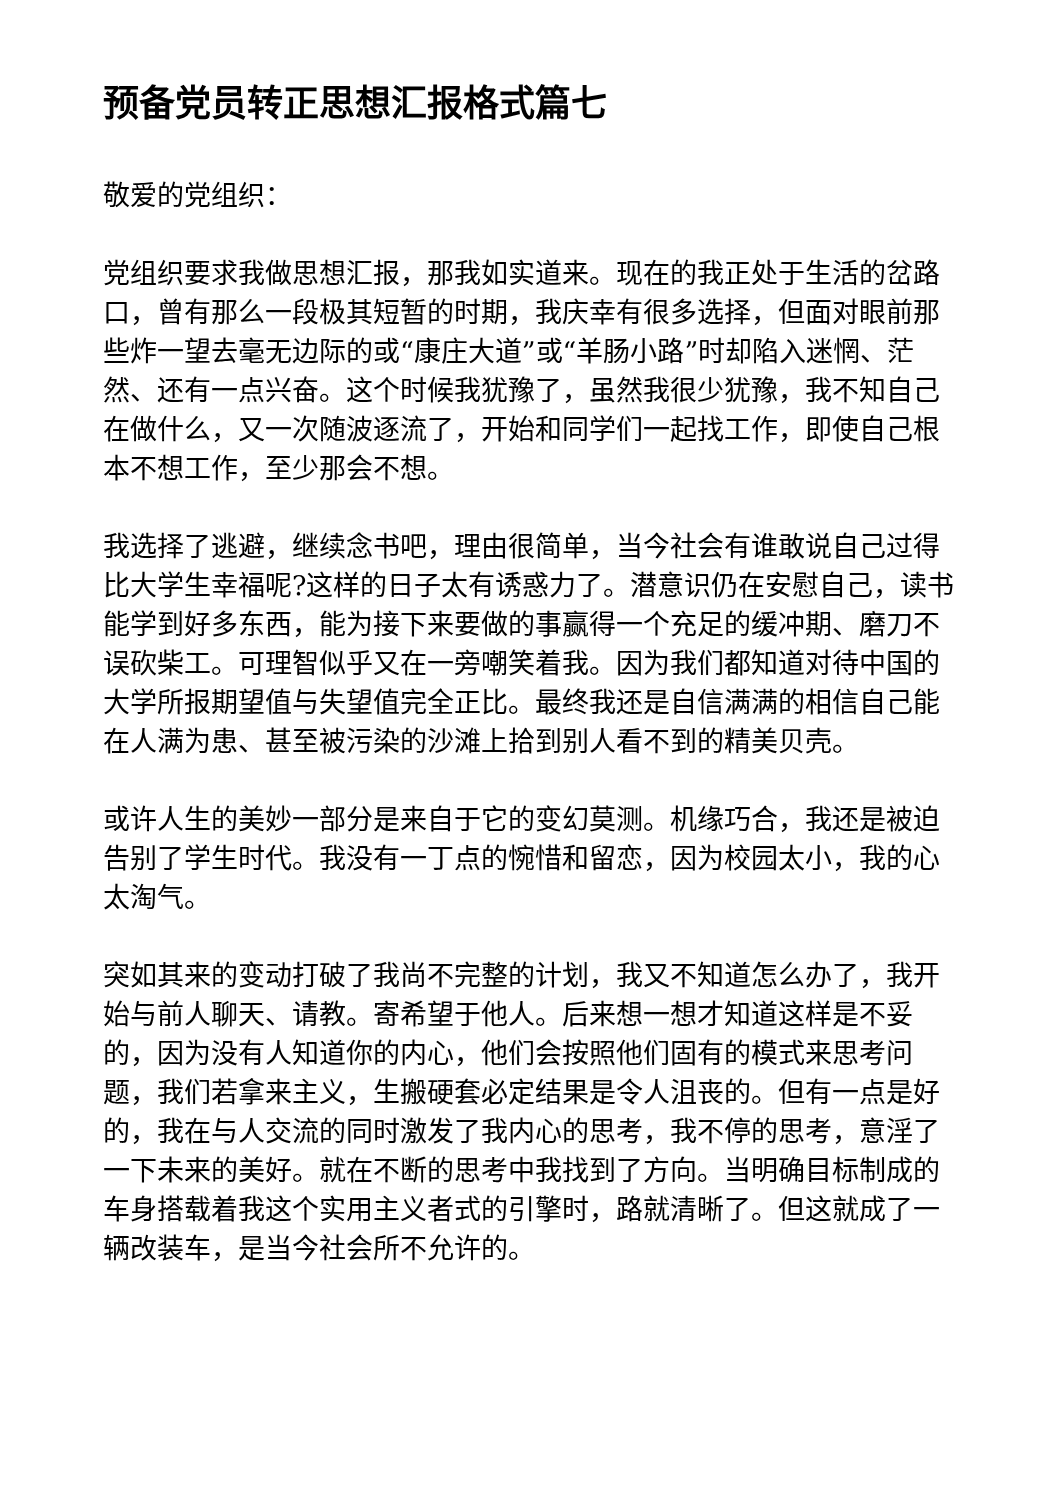预备党员转正思想汇报格式篇七
敬爱的党组织：
党组织要求我做思想汇报，那我如实道来。现在的我正处于生活的岔路口，曾有那么一段极其短暂的时期，我庆幸有很多选择，但面对眼前那些炸一望去毫无边际的或“康庄大道”或“羊肠小路”时却陷入迷惘、茫然、还有一点兴奋。这个时候我犹豫了，虽然我很少犹豫，我不知自己在做什么，又一次随波逐流了，开始和同学们一起找工作，即使自己根本不想工作，至少那会不想。
我选择了逃避，继续念书吧，理由很简单，当今社会有谁敢说自己过得比大学生幸福呢?这样的日子太有诱惑力了。潜意识仍在安慰自己，读书能学到好多东西，能为接下来要做的事赢得一个充足的缓冲期、磨刀不误砍柴工。可理智似乎又在一旁嘲笑着我。因为我们都知道对待中国的大学所报期望值与失望值完全正比。最终我还是自信满满的相信自己能在人满为患、甚至被污染的沙滩上拾到别人看不到的精美贝壳。
或许人生的美妙一部分是来自于它的变幻莫测。机缘巧合，我还是被迫告别了学生时代。我没有一丁点的惋惜和留恋，因为校园太小，我的心太淘气。
突如其来的变动打破了我尚不完整的计划，我又不知道怎么办了，我开始与前人聊天、请教。寄希望于他人。后来想一想才知道这样是不妥的，因为没有人知道你的内心，他们会按照他们固有的模式来思考问题，我们若拿来主义，生搬硬套必定结果是令人沮丧的。但有一点是好的，我在与人交流的同时激发了我内心的思考，我不停的思考，意淫了一下未来的美好。就在不断的思考中我找到了方向。当明确目标制成的车身搭载着我这个实用主义者式的引擎时，路就清晰了。但这就成了一辆改装车，是当今社会所不允许的。